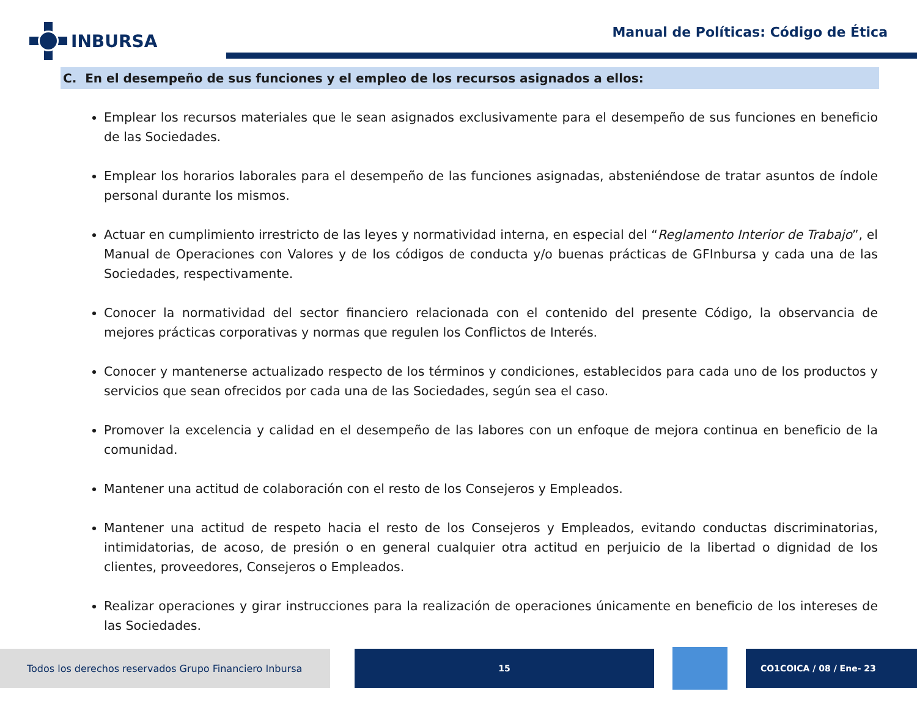INBURSA
Manual de Políticas: Código de Ética
C. En el desempeño de sus funciones y el empleo de los recursos asignados a ellos:
Emplear los recursos materiales que le sean asignados exclusivamente para el desempeño de sus funciones en beneficio de las Sociedades.
Emplear los horarios laborales para el desempeño de las funciones asignadas, absteniéndose de tratar asuntos de índole personal durante los mismos.
Actuar en cumplimiento irrestricto de las leyes y normatividad interna, en especial del “Reglamento Interior de Trabajo”, el Manual de Operaciones con Valores y de los códigos de conducta y/o buenas prácticas de GFInbursa y cada una de las Sociedades, respectivamente.
Conocer la normatividad del sector financiero relacionada con el contenido del presente Código, la observancia de mejores prácticas corporativas y normas que regulen los Conflictos de Interés.
Conocer y mantenerse actualizado respecto de los términos y condiciones, establecidos para cada uno de los productos y servicios que sean ofrecidos por cada una de las Sociedades, según sea el caso.
Promover la excelencia y calidad en el desempeño de las labores con un enfoque de mejora continua en beneficio de la comunidad.
Mantener una actitud de colaboración con el resto de los Consejeros y Empleados.
Mantener una actitud de respeto hacia el resto de los Consejeros y Empleados, evitando conductas discriminatorias, intimidatorias, de acoso, de presión o en general cualquier otra actitud en perjuicio de la libertad o dignidad de los clientes, proveedores, Consejeros o Empleados.
Realizar operaciones y girar instrucciones para la realización de operaciones únicamente en beneficio de los intereses de las Sociedades.
Todos los derechos reservados Grupo Financiero Inbursa 15 CO1COICA / 08 / Ene- 23